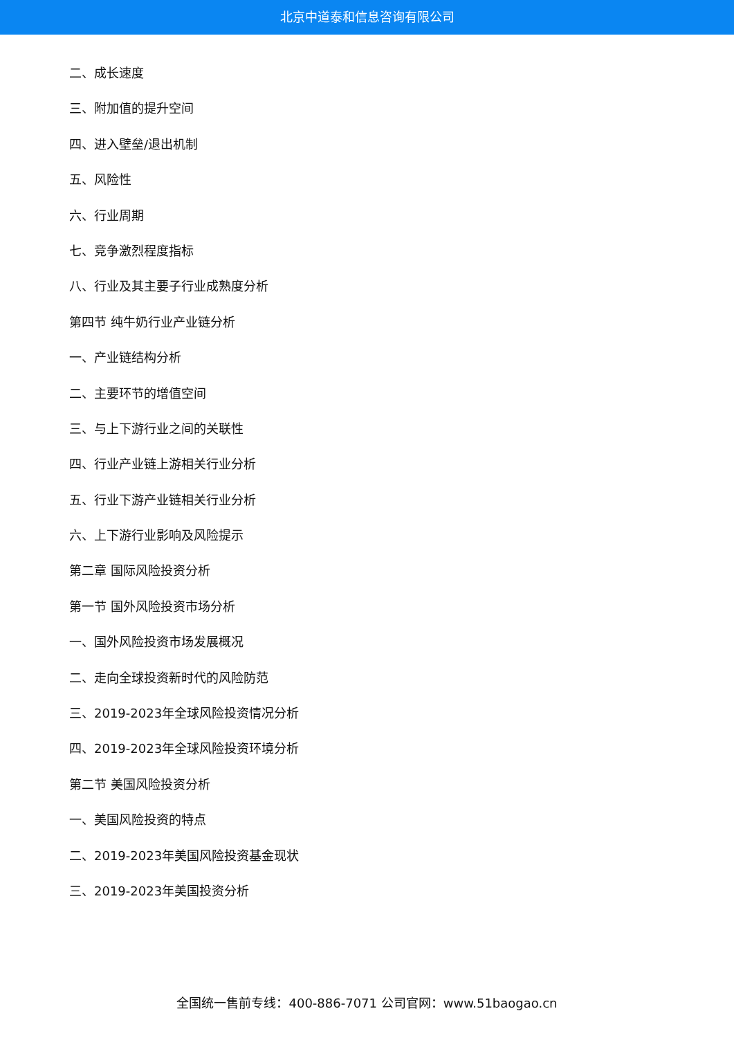北京中道泰和信息咨询有限公司
二、成长速度
三、附加值的提升空间
四、进入壁垒/退出机制
五、风险性
六、行业周期
七、竞争激烈程度指标
八、行业及其主要子行业成熟度分析
第四节 纯牛奶行业产业链分析
一、产业链结构分析
二、主要环节的增值空间
三、与上下游行业之间的关联性
四、行业产业链上游相关行业分析
五、行业下游产业链相关行业分析
六、上下游行业影响及风险提示
第二章 国际风险投资分析
第一节 国外风险投资市场分析
一、国外风险投资市场发展概况
二、走向全球投资新时代的风险防范
三、2019-2023年全球风险投资情况分析
四、2019-2023年全球风险投资环境分析
第二节 美国风险投资分析
一、美国风险投资的特点
二、2019-2023年美国风险投资基金现状
三、2019-2023年美国投资分析
全国统一售前专线：400-886-7071 公司官网：www.51baogao.cn